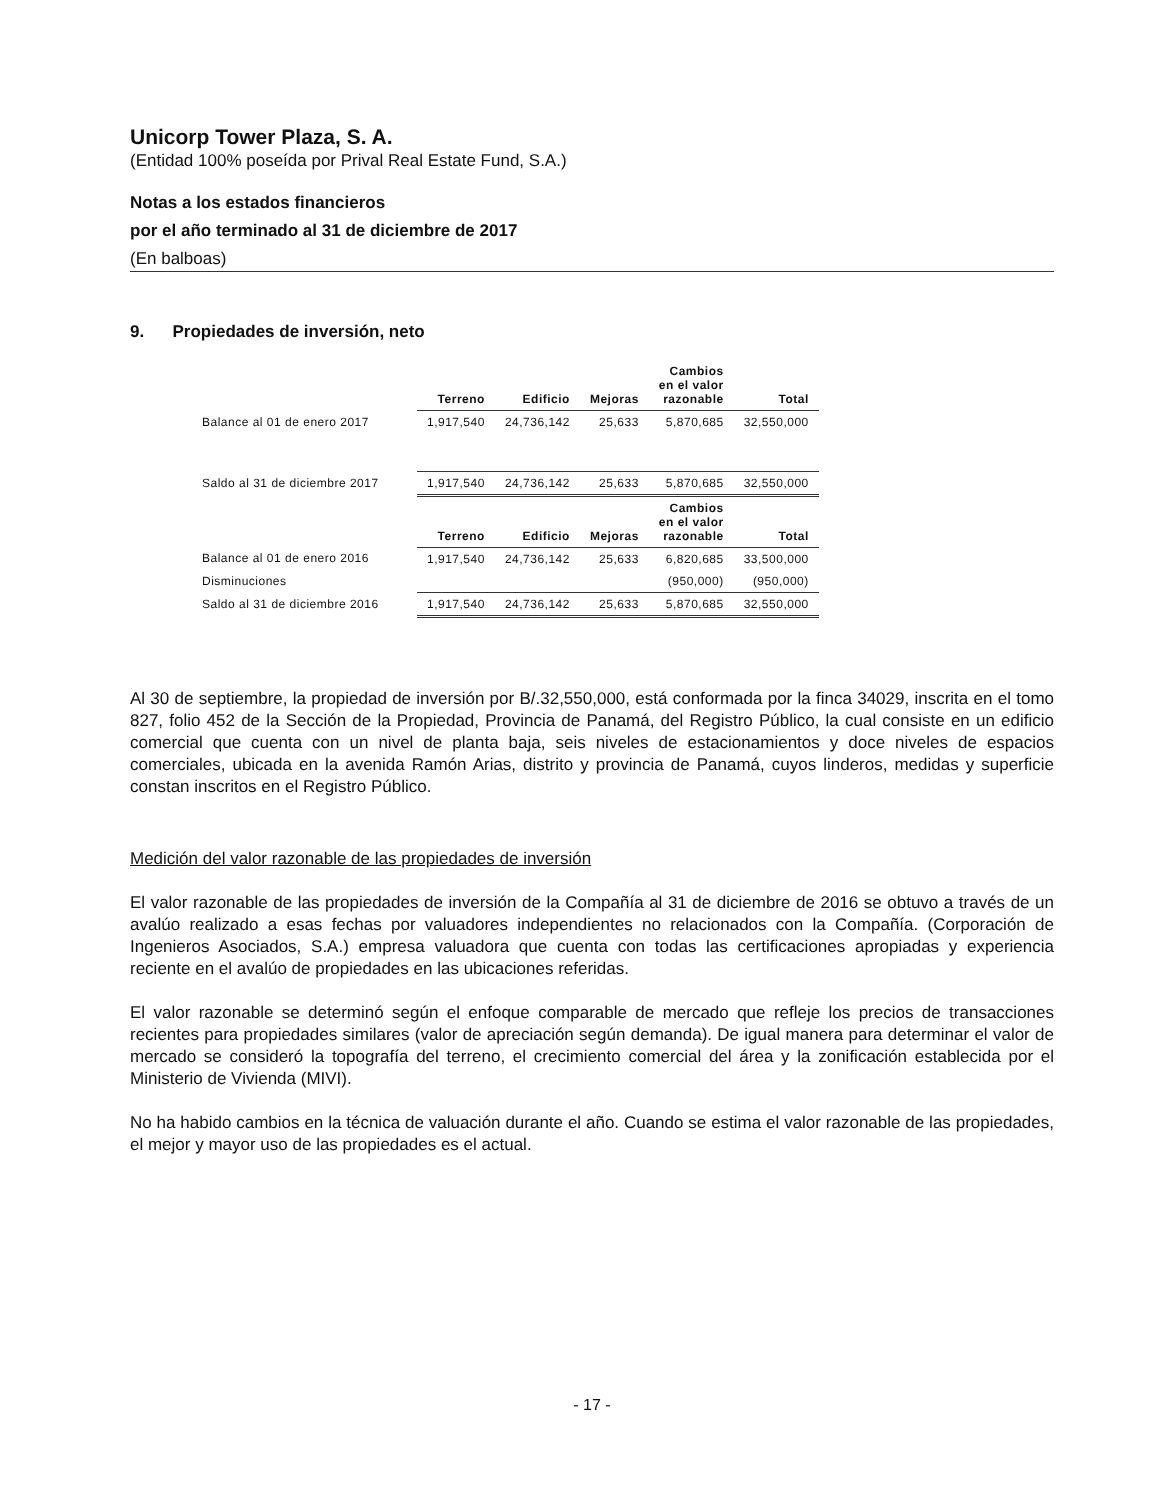Unicorp Tower Plaza, S. A.
(Entidad 100% poseída por Prival Real Estate Fund, S.A.)
Notas a los estados financieros
por el año terminado al 31 de diciembre de 2017
(En balboas)
9. Propiedades de inversión, neto
| | Terreno | Edificio | Mejoras | Cambios en el valor razonable | Total |
| --- | --- | --- | --- | --- | --- |
| Balance al 01 de enero 2017 | 1,917,540 | 24,736,142 | 25,633 | 5,870,685 | 32,550,000 |
| Saldo al 31 de diciembre 2017 | 1,917,540 | 24,736,142 | 25,633 | 5,870,685 | 32,550,000 |
| | Terreno | Edificio | Mejoras | Cambios en el valor razonable | Total |
| Balance al 01 de enero 2016 | 1,917,540 | 24,736,142 | 25,633 | 6,820,685 | 33,500,000 |
| Disminuciones | | | | (950,000) | (950,000) |
| Saldo al 31 de diciembre 2016 | 1,917,540 | 24,736,142 | 25,633 | 5,870,685 | 32,550,000 |
Al 30 de septiembre, la propiedad de inversión por B/.32,550,000, está conformada por la finca 34029, inscrita en el tomo 827, folio 452 de la Sección de la Propiedad, Provincia de Panamá, del Registro Público, la cual consiste en un edificio comercial que cuenta con un nivel de planta baja, seis niveles de estacionamientos y doce niveles de espacios comerciales, ubicada en la avenida Ramón Arias, distrito y provincia de Panamá, cuyos linderos, medidas y superficie constan inscritos en el Registro Público.
Medición del valor razonable de las propiedades de inversión
El valor razonable de las propiedades de inversión de la Compañía al 31 de diciembre de 2016 se obtuvo a través de un avalúo realizado a esas fechas por valuadores independientes no relacionados con la Compañía. (Corporación de Ingenieros Asociados, S.A.) empresa valuadora que cuenta con todas las certificaciones apropiadas y experiencia reciente en el avalúo de propiedades en las ubicaciones referidas.
El valor razonable se determinó según el enfoque comparable de mercado que refleje los precios de transacciones recientes para propiedades similares (valor de apreciación según demanda). De igual manera para determinar el valor de mercado se consideró la topografía del terreno, el crecimiento comercial del área y la zonificación establecida por el Ministerio de Vivienda (MIVI).
No ha habido cambios en la técnica de valuación durante el año. Cuando se estima el valor razonable de las propiedades, el mejor y mayor uso de las propiedades es el actual.
- 17 -